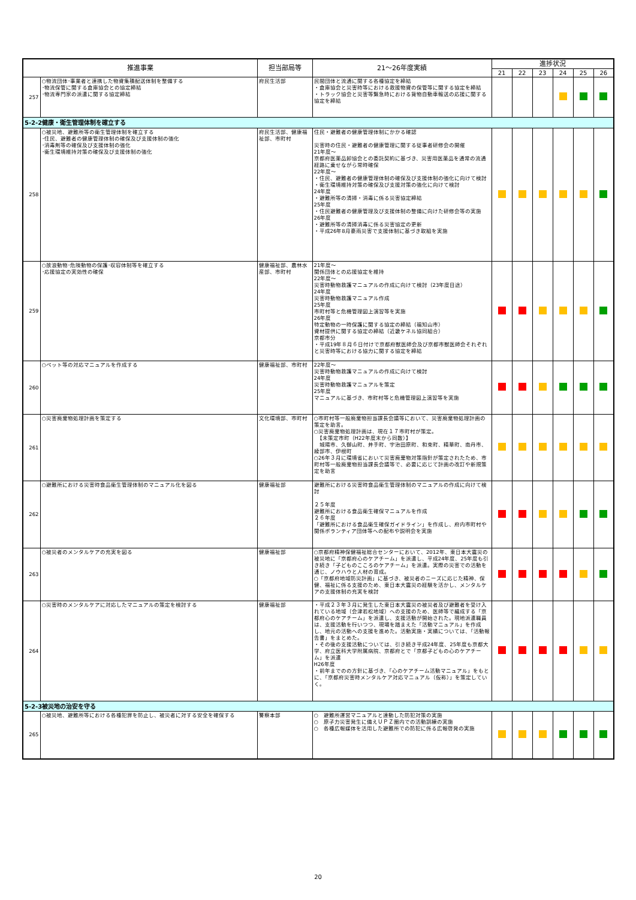| 推進事業 | | 担当部局等 | 21～26年度実績 | 進捗状況 | | | | | |
| --- | --- | --- | --- | --- | --- | --- | --- | --- | --- |
| | | | | 21 | 22 | 23 | 24 | 25 | 26 |
| 257 | ○物流団体･事業者と連携した物資集積配送体制を整備する ･物流保管に関する倉庫協会との協定締結 ･物流専門家の派遣に関する協定締結 | 府民生活部 | 民間団体と流通に関する各種協定を締結 ・倉庫協会と災害時等における救援物資の保管等に関する協定を締結 ・トラック協会と災害等緊急時における貨物自動車輸送の応援に関する協定を締結 | | | | | | |
| 5-2-2健康・衛生管理体制を確立する | | | | | | | | | |
| 258 | ○被災地、避難所等の衛生管理体制を確立する ･住民、避難者の健康管理体制の確保及び支援体制の強化 ･消毒剤等の確保及び支援体制の強化 ･衛生環境維持対策の確保及び支援体制の強化 | 府民生活部、健康福祉部、市町村 | 住民・避難者の健康管理体制にかかる確認 災害時の住民・避難者の健康管理に関する従事者研修会の開催 21年度～ 京都府医薬品卸協会との委託契約に基づき、災害用医薬品を通常の流通経路に乗せながら常時確保 22年度～ ・住民、避難者の健康管理体制の確保及び支援体制の強化に向けて検討 ・衛生環境維持対策の確保及び支援対策の強化に向けて検討 24年度 ・避難所等の清掃・消毒に係る災害協定締結 25年度 ・住民避難者の健康管理及び支援体制の整備に向けた研修会等の実施 26年度 ・避難所等の清掃消毒に係る災害協定の更新 ・平成26年8月豪雨災害で支援体制に基づき取組を実施 | | | | | | |
| 259 | ○放浪動物･危険動物の保護･収容体制等を確立する ･応援協定の実効性の確保 | 健康福祉部、農林水産部、市町村 | 21年度～ 関係団体との応援協定を維持 22年度～ 災害時動物救護マニュアルの作成に向けて検討（23年度目途） 24年度 災害時動物救護マニュアル作成 25年度 市町村等と危機管理図上演習等を実施 26年度 特定動物の一時保護に関する協定の締結（福知山市） 資材提供に関する協定の締結（近畿ケネル協同組合） 京都市分 ・平成19年８月６日付けで京都府獣医師会及び京都市獣医師会それぞれと災害時等における協力に関する協定を締結 | | | | | | |
| 260 | ○ペット等の対応マニュアルを作成する | 健康福祉部、市町村 | 22年度～ 災害時動物救護マニュアルの作成に向けて検討 24年度 災害時動物救護マニュアルを策定 25年度 マニュアルに基づき、市町村等と危機管理図上演習等を実施 | | | | | | |
| 261 | ○災害廃棄物処理計画を策定する | 文化環境部、市町村 | ○市町村等一般廃棄物担当課長会議等において、災害廃棄物処理計画の策定を助言。 ○災害廃棄物処理計画は、現在１７市町村が策定。 【未策定市町（H22年度末から同数）】 城陽市、久御山町、井手町、宇治田原町、和束町、精華町、南丹市、綾部市、伊根町 ○26年３月に環境省において災害廃棄物対策指針が策定されたため、市町村等一般廃棄物担当課長会議等で、必要に応じて計画の改訂や新規策定を助言 | | | | | | |
| 262 | ○避難所における災害時食品衛生管理体制のマニュアル化を図る | 健康福祉部 | 避難所における災害時食品衛生管理体制のマニュアルの作成に向けて検討 ２５年度 避難所における食品衛生確保マニュアルを作成 ２６年度 「避難所における食品衛生確保ガイドライン」を作成し、府内市町村や関係ボランティア団体等への配布や説明会を実施 | | | | | | |
| 263 | ○被災者のメンタルケアの充実を図る | 健康福祉部 | ○京都府精神保健福祉総合センターにおいて、2012年、東日本大震災の被災地に「京都府心のケアチーム」を派遣し、平成24年度、25年度も引き続き「子どものこころのケアチーム」を派遣。実際の災害での活動を通じ、ノウハウと人材の育成。 ○「京都府地域防災計画」に基づき、被災者のニーズに応じた精神、保健、福祉に係る支援のため、東日本大震災の経験を活かし、メンタルケアの支援体制の充実を検討 | | | | | | |
| 264 | ○災害時のメンタルケアに対応したマニュアルの策定を検討する | 健康福祉部 | ・平成２３年３月に発生した東日本大震災の被災者及び避難者を受け入れている地域（会津若松地域）への支援のため、医師等で編成する「京都府心のケアチーム」を派遣し、支援活動が開始された。現地派遣職員は、支援活動を行いつつ、現場を踏まえた「活動マニュアル」を作成し、地元の活動への支援を進めた。活動実施・実績については、「活動報告書」をまとめた。 ・その後の支援活動については、引き続き平成24年度、25年度も京都大学、府立医科大学附属病院、京都府とで「京都子どもの心のケアチーム」を派遣 H26年度 ・前年までのの方針に基づき、「心のケアチーム活動マニュアル」をもとに、「京都府災害時メンタルケア対応マニュアル（仮称）」を策定していく。 | | | | | | |
| 5-2-3被災地の治安を守る | | | | | | | | | |
| 265 | ○被災地、避難所等における各種犯罪を防止し、被災者に対する安全を確保する | 警察本部 | ○ 避難所運営マニュアルと連動した防犯対策の実施 ○ 原子力災害発生に備えＵＰＺ圏内での活動訓練の実施 ○ 各種広報媒体を活用した避難所での防犯に係る広報啓発の実施 | | | | | | |
20